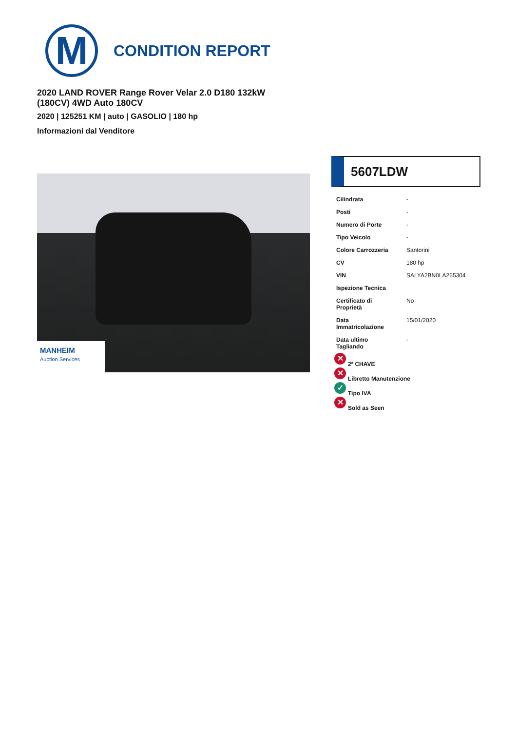M
CONDITION REPORT
2020 LAND ROVER Range Rover Velar 2.0 D180 132kW (180CV) 4WD Auto 180CV
2020 | 125251 KM | auto | GASOLIO | 180 hp
Informazioni dal Venditore
MANHEIM
Auction Services
5607LDW
| Cilindrata | - |
| Posti | - |
| Numero di Porte | - |
| Tipo Veicolo | - |
| Colore Carrozzeria | Santorini |
| CV | 180 hp |
| VIN | SALYA2BN0LA265304 |
| Ispezione Tecnica | |
| Certificato di Proprietà | No |
| Data Immatricolazione | 15/01/2020 |
| Data ultimo Tagliando | - |
✕ 2ª CHAVE
✕ Libretto Manutenzione
✓ Tipo IVA
✕ Sold as Seen